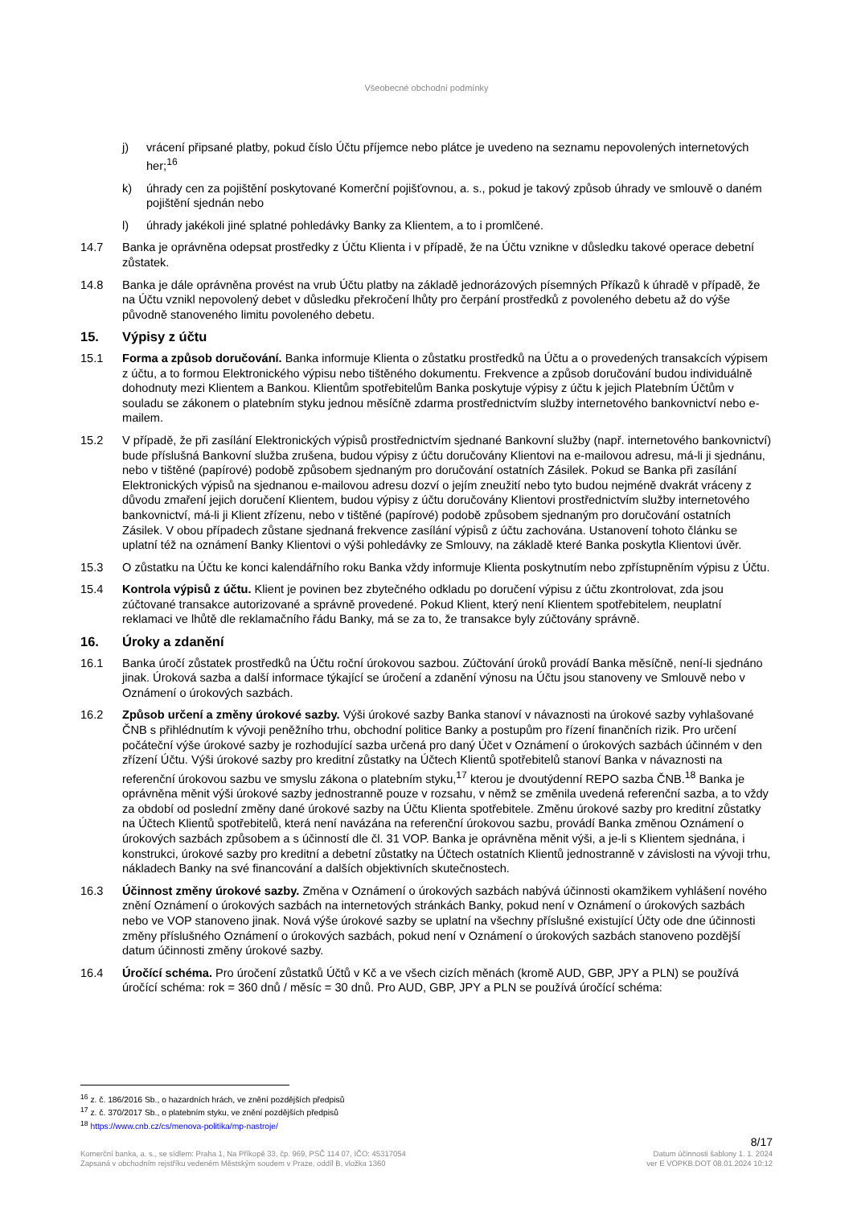Všeobecné obchodní podmínky
j) vrácení připsané platby, pokud číslo Účtu příjemce nebo plátce je uvedeno na seznamu nepovolených internetových her;<sup>16</sup>
k) úhrady cen za pojištění poskytované Komerční pojišťovnou, a. s., pokud je takový způsob úhrady ve smlouvě o daném pojištění sjednán nebo
l) úhrady jakékoli jiné splatné pohledávky Banky za Klientem, a to i promlčené.
14.7 Banka je oprávněna odepsat prostředky z Účtu Klienta i v případě, že na Účtu vznikne v důsledku takové operace debetní zůstatek.
14.8 Banka je dále oprávněna provést na vrub Účtu platby na základě jednorázových písemných Příkazů k úhradě v případě, že na Účtu vznikl nepovolený debet v důsledku překročení lhůty pro čerpání prostředků z povoleného debetu až do výše původně stanoveného limitu povoleného debetu.
15. Výpisy z účtu
15.1 Forma a způsob doručování. Banka informuje Klienta o zůstatku prostředků na Účtu a o provedených transakcích výpisem z účtu, a to formou Elektronického výpisu nebo tištěného dokumentu. Frekvence a způsob doručování budou individuálně dohodnuty mezi Klientem a Bankou. Klientům spotřebitelům Banka poskytuje výpisy z účtu k jejich Platebním Účtům v souladu se zákonem o platebním styku jednou měsíčně zdarma prostřednictvím služby internetového bankovnictví nebo e-mailem.
15.2 V případě, že při zasílání Elektronických výpisů prostřednictvím sjednané Bankovní služby (např. internetového bankovnictví) bude příslušná Bankovní služba zrušena, budou výpisy z účtu doručovány Klientovi na e-mailovou adresu, má-li ji sjednánu, nebo v tištěné (papírové) podobě způsobem sjednaným pro doručování ostatních Zásilek. Pokud se Banka při zasílání Elektronických výpisů na sjednanou e-mailovou adresu dozví o jejím zneužití nebo tyto budou nejméně dvakrát vráceny z důvodu zmaření jejich doručení Klientem, budou výpisy z účtu doručovány Klientovi prostřednictvím služby internetového bankovnictví, má-li ji Klient zřízenu, nebo v tištěné (papírové) podobě způsobem sjednaným pro doručování ostatních Zásilek. V obou případech zůstane sjednaná frekvence zasílání výpisů z účtu zachována. Ustanovení tohoto článku se uplatní též na oznámení Banky Klientovi o výši pohledávky ze Smlouvy, na základě které Banka poskytla Klientovi úvěr.
15.3 O zůstatku na Účtu ke konci kalendářního roku Banka vždy informuje Klienta poskytnutím nebo zpřístupněním výpisu z Účtu.
15.4 Kontrola výpisů z účtu. Klient je povinen bez zbytečného odkladu po doručení výpisu z účtu zkontrolovat, zda jsou zúčtované transakce autorizované a správně provedené. Pokud Klient, který není Klientem spotřebitelem, neuplatní reklamaci ve lhůtě dle reklamačního řádu Banky, má se za to, že transakce byly zúčtovány správně.
16. Úroky a zdanění
16.1 Banka úročí zůstatek prostředků na Účtu roční úrokovou sazbou. Zúčtování úroků provádí Banka měsíčně, není-li sjednáno jinak. Úroková sazba a další informace týkající se úročení a zdanění výnosu na Účtu jsou stanoveny ve Smlouvě nebo v Oznámení o úrokových sazbách.
16.2 Způsob určení a změny úrokové sazby. Výši úrokové sazby Banka stanoví v návaznosti na úrokové sazby vyhlašované ČNB s přihlédnutím k vývoji peněžního trhu, obchodní politice Banky a postupům pro řízení finančních rizik. Pro určení počáteční výše úrokové sazby je rozhodující sazba určená pro daný Účet v Oznámení o úrokových sazbách účinném v den zřízení Účtu. Výši úrokové sazby pro kreditní zůstatky na Účtech Klientů spotřebitelů stanoví Banka v návaznosti na referenční úrokovou sazbu ve smyslu zákona o platebním styku,<sup>17</sup> kterou je dvoutýdenní REPO sazba ČNB.<sup>18</sup> Banka je oprávněna měnit výši úrokové sazby jednostranně pouze v rozsahu, v němž se změnila uvedená referenční sazba, a to vždy za období od poslední změny dané úrokové sazby na Účtu Klienta spotřebitele. Změnu úrokové sazby pro kreditní zůstatky na Účtech Klientů spotřebitelů, která není navázána na referenční úrokovou sazbu, provádí Banka změnou Oznámení o úrokových sazbách způsobem a s účinností dle čl. 31 VOP. Banka je oprávněna měnit výši, a je-li s Klientem sjednána, i konstrukci, úrokové sazby pro kreditní a debetní zůstatky na Účtech ostatních Klientů jednostranně v závislosti na vývoji trhu, nákladech Banky na své financování a dalších objektivních skutečnostech.
16.3 Účinnost změny úrokové sazby. Změna v Oznámení o úrokových sazbách nabývá účinnosti okamžikem vyhlášení nového znění Oznámení o úrokových sazbách na internetových stránkách Banky, pokud není v Oznámení o úrokových sazbách nebo ve VOP stanoveno jinak. Nová výše úrokové sazby se uplatní na všechny příslušné existující Účty ode dne účinnosti změny příslušného Oznámení o úrokových sazbách, pokud není v Oznámení o úrokových sazbách stanoveno pozdější datum účinnosti změny úrokové sazby.
16.4 Úročící schéma. Pro úročení zůstatků Účtů v Kč a ve všech cizích měnách (kromě AUD, GBP, JPY a PLN) se používá úročící schéma: rok = 360 dnů / měsíc = 30 dnů. Pro AUD, GBP, JPY a PLN se používá úročící schéma:
<sup>16</sup> z. č. 186/2016 Sb., o hazardních hrách, ve znění pozdějších předpisů
<sup>17</sup> z. č. 370/2017 Sb., o platebním styku, ve znění pozdějších předpisů
<sup>18</sup> https://www.cnb.cz/cs/menova-politika/mp-nastroje/
8/17
Komerční banka, a. s., se sídlem: Praha 1, Na Příkopě 33, čp. 969, PSČ 114 07, IČO: 45317054
Zapsaná v obchodním rejstříku vedeném Městským soudem v Praze, oddíl B, vložka 1360
Datum účinnosti šablony 1. 1. 2024
ver E VOPKB.DOT 08.01.2024 10:12